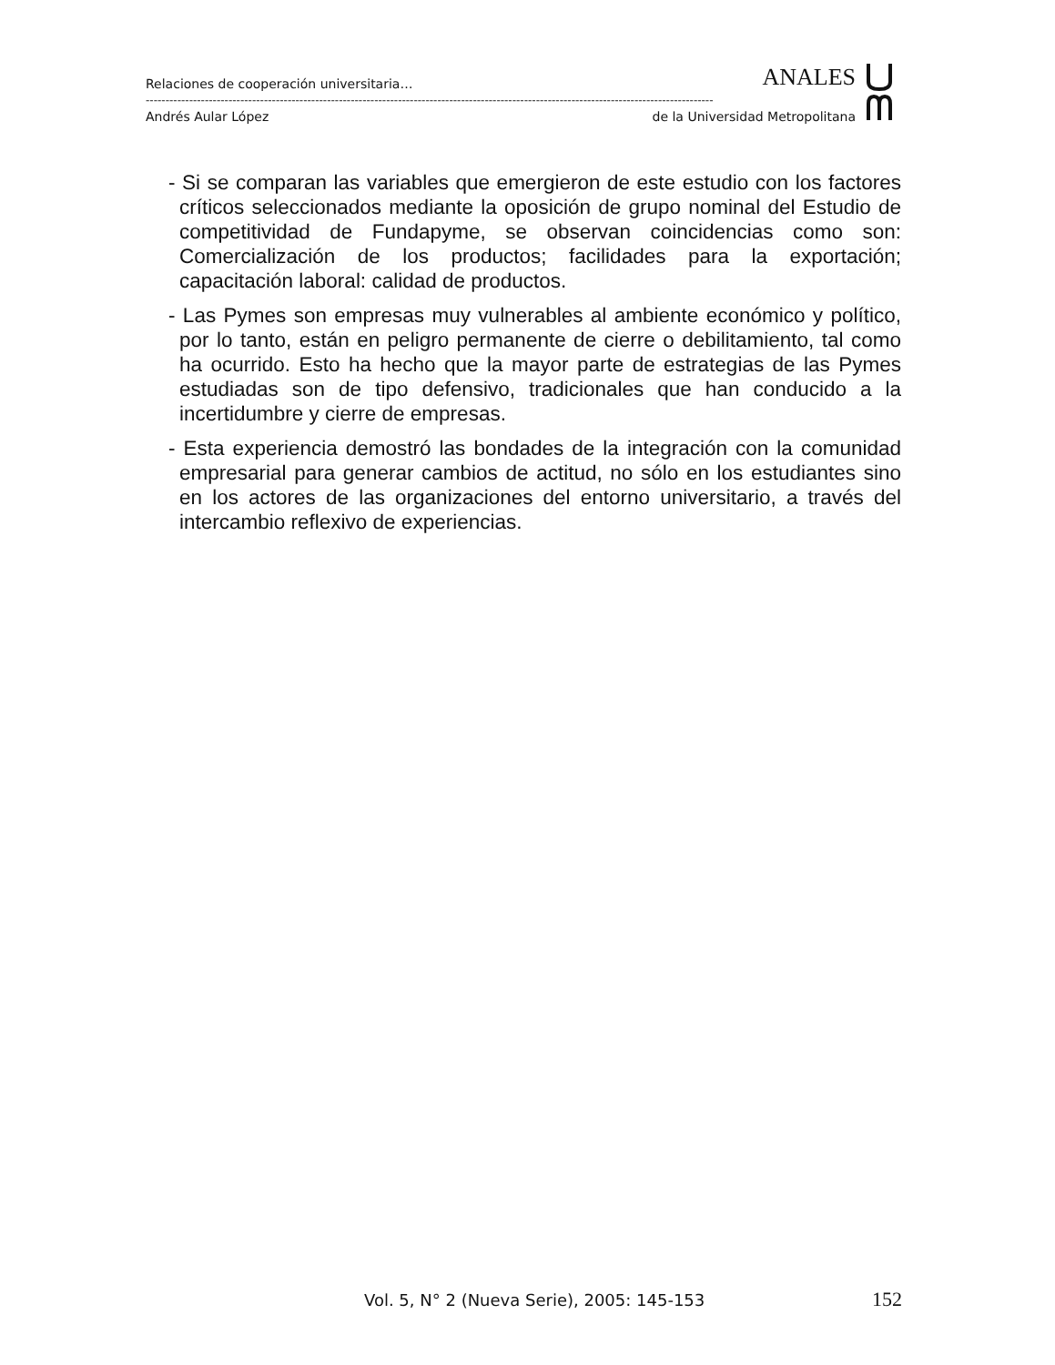Relaciones de cooperación universitaria… ANALES
------------------------------------------------------------------------------------------------------------------------------------------------
Andrés Aular López de la Universidad Metropolitana
- Si se comparan las variables que emergieron de este estudio con los factores críticos seleccionados mediante la oposición de grupo nominal del Estudio de competitividad de Fundapyme, se observan coincidencias como son: Comercialización de los productos; facilidades para la exportación; capacitación laboral: calidad de productos.
- Las Pymes son empresas muy vulnerables al ambiente económico y político, por lo tanto, están en peligro permanente de cierre o debilitamiento, tal como ha ocurrido. Esto ha hecho que la mayor parte de estrategias de las Pymes estudiadas son de tipo defensivo, tradicionales que han conducido a la incertidumbre y cierre de empresas.
- Esta experiencia demostró las bondades de la integración con la comunidad empresarial para generar cambios de actitud, no sólo en los estudiantes sino en los actores de las organizaciones del entorno universitario, a través del intercambio reflexivo de experiencias.
Vol. 5, N° 2 (Nueva Serie), 2005: 145-153 152